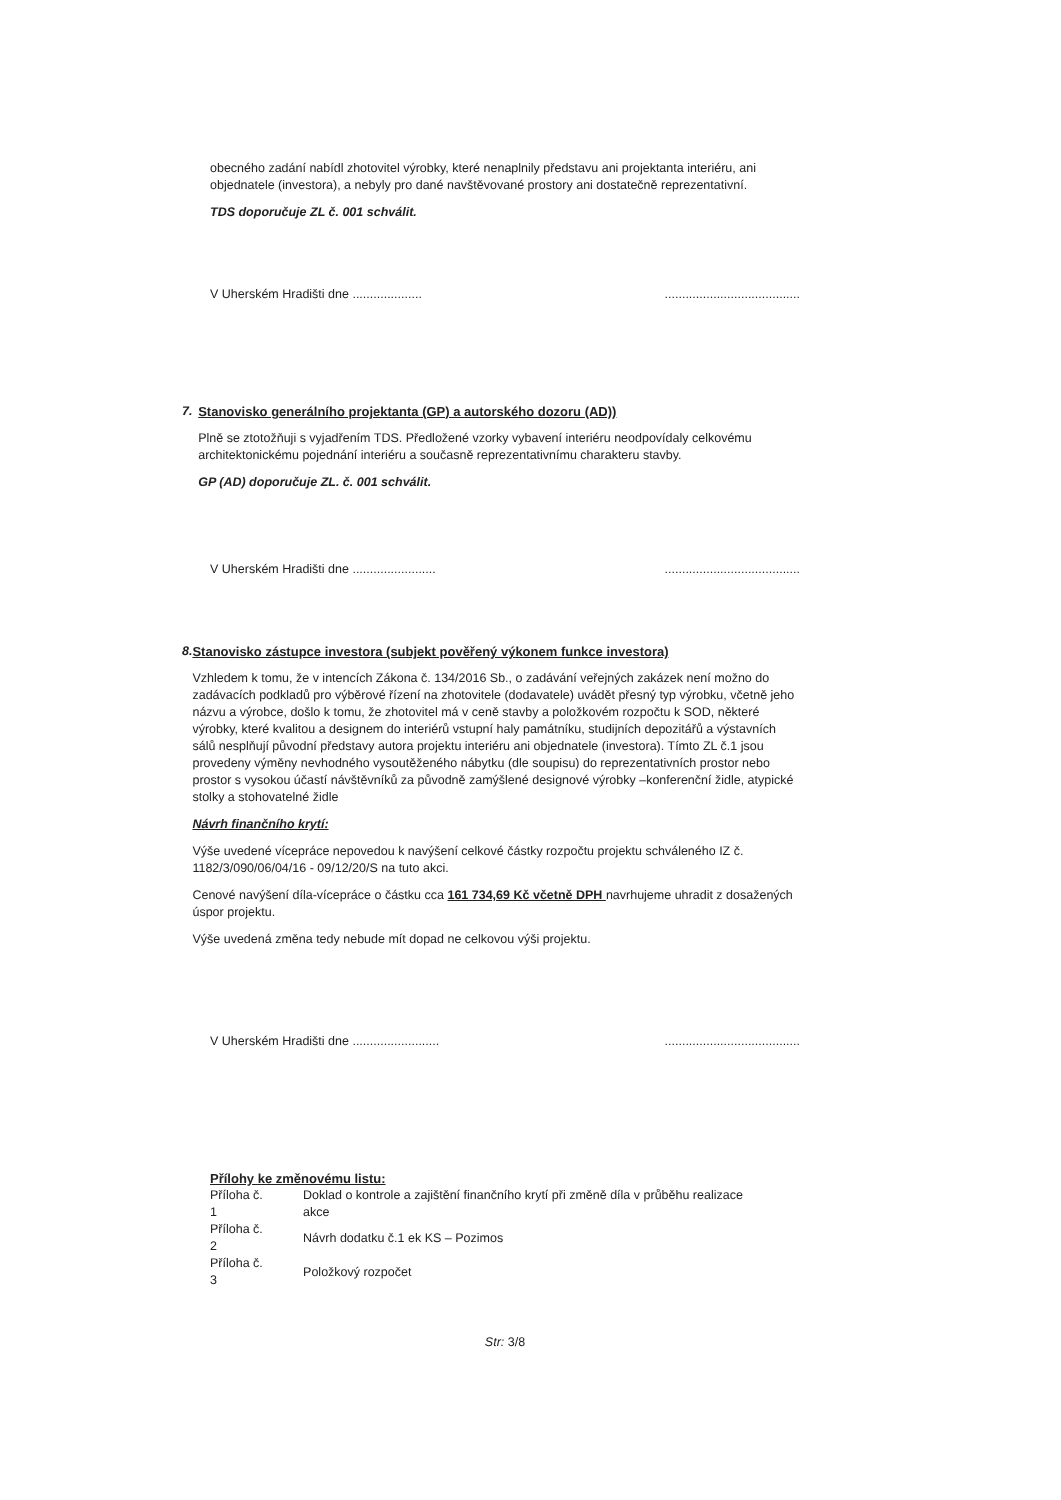obecného zadání nabídl zhotovitel výrobky, které nenaplnily představu ani projektanta interiéru, ani objednatele (investora), a nebyly pro dané navštěvované prostory ani dostatečně reprezentativní.
TDS doporučuje ZL č. 001 schválit.
V Uherském Hradišti dne ...........................................................
7. Stanovisko generálního projektanta (GP) a autorského dozoru (AD))
Plně se ztotožňuji s vyjadřením TDS. Předložené vzorky vybavení interiéru neodpovídaly celkovému architektonickému pojednání interiéru a současně reprezentativnímu charakteru stavby.
GP (AD) doporučuje ZL. č. 001 schválit.
V Uherském Hradišti dne ...............................................................
8. Stanovisko zástupce investora (subjekt pověřený výkonem funkce investora)
Vzhledem k tomu, že v intencích Zákona č. 134/2016 Sb., o zadávání veřejných zakázek není možno do zadávacích podkladů pro výběrové řízení na zhotovitele (dodavatele) uvádět přesný typ výrobku, včetně jeho názvu a výrobce, došlo k tomu, že zhotovitel má v ceně stavby a položkovém rozpočtu k SOD, některé výrobky, které kvalitou a designem do interiérů vstupní haly památníku, studijních depozitářů a výstavních sálů nesplňují původní představy autora projektu interiéru ani objednatele (investora). Tímto ZL č.1 jsou provedeny výměny nevhodného vysoutěženého nábytku (dle soupisu) do reprezentativních prostor nebo prostor s vysokou účastí návštěvníků za původně zamýšlené designové výrobky –konferenční židle, atypické stolky a stohovatelné židle
Návrh finančního krytí:
Výše uvedené vícepráce nepovedou k navýšení celkové částky rozpočtu projektu schváleného IZ č. 1182/3/090/06/04/16 - 09/12/20/S na tuto akci.
Cenové navýšení díla-vícepráce o částku cca 161 734,69 Kč včetně DPH navrhujeme uhradit z dosažených úspor projektu.
Výše uvedená změna tedy nebude mít dopad ne celkovou výši projektu.
V Uherském Hradišti dne ................................................................
Přílohy ke změnovému listu:
| Příloha č. 1 | Doklad o kontrole a zajištění finančního krytí při změně díla v průběhu realizace akce |
| Příloha č. 2 | Návrh dodatku č.1 ek KS – Pozimos |
| Příloha č. 3 | Položkový rozpočet |
Str: 3/8